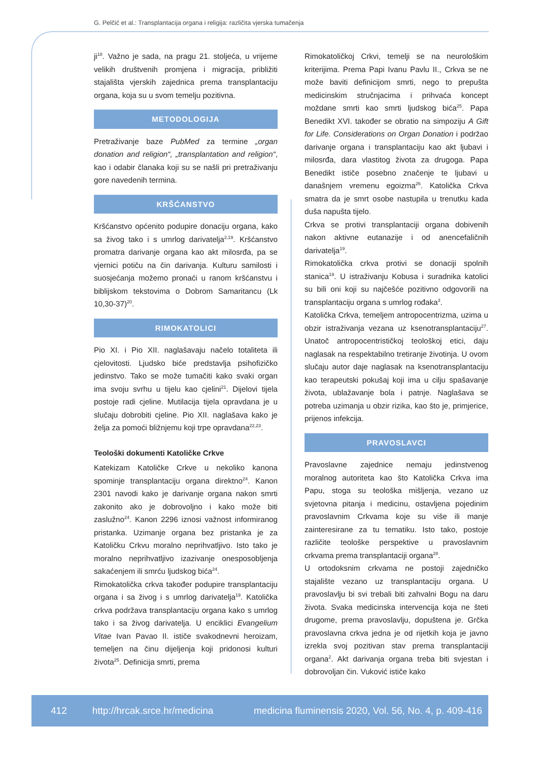G. Pelčić et al.: Transplantacija organa i religija: različita vjerska tumačenja
ji<sup>18</sup>. Važno je sada, na pragu 21. stoljeća, u vrijeme velikih društvenih promjena i migracija, približiti stajališta vjerskih zajednica prema transplantaciju organa, koja su u svom temelju pozitivna.
METODOLOGIJA
Pretraživanje baze PubMed za termine „organ donation and religion“, „transplantation and religion“, kao i odabir članaka koji su se našli pri pretraživanju gore navedenih termina.
KRŠĆANSTVO
Kršćanstvo općenito podupire donaciju organa, kako sa živog tako i s umrlog darivatelja<sup>2,19</sup>. Kršćanstvo promatra darivanje organa kao akt milosrđa, pa se vjernici potiču na čin darivanja. Kulturu samilosti i suosjećanja možemo pronaći u ranom kršćanstvu i biblijskom tekstovima o Dobrom Samaritancu (Lk 10,30-37)<sup>20</sup>.
RIMOKATOLICI
Pio XI. i Pio XII. naglašavaju načelo totaliteta ili cjelovitosti. Ljudsko biće predstavlja psihofizičko jedinstvo. Tako se može tumačiti kako svaki organ ima svoju svrhu u tijelu kao cjelini<sup>21</sup>. Dijelovi tijela postoje radi cjeline. Mutilacija tijela opravdana je u slučaju dobrobiti cjeline. Pio XII. naglašava kako je želja za pomoći bližnjemu koji trpe opravdana<sup>22,23</sup>.
Teološki dokumenti Katoličke Crkve
Katekizam Katoličke Crkve u nekoliko kanona spominje transplantaciju organa direktno<sup>24</sup>. Kanon 2301 navodi kako je darivanje organa nakon smrti zakonito ako je dobrovoljno i kako može biti zaslužno<sup>24</sup>. Kanon 2296 iznosi važnost informiranog pristanka. Uzimanje organa bez pristanka je za Katoličku Crkvu moralno neprihvatljivo. Isto tako je moralno neprihvatljivo izazivanje onesposobljenja sakaćenjem ili smrću ljudskog bića<sup>24</sup>.
Rimokatolička crkva također podupire transplantaciju organa i sa živog i s umrlog darivatelja<sup>19</sup>. Katolička crkva podržava transplantaciju organa kako s umrlog tako i sa živog darivatelja. U enciklici Evangelium Vitae Ivan Pavao II. ističe svakodnevni heroizam, temeljen na činu dijeljenja koji pridonosi kulturi života<sup>25</sup>. Definicija smrti, prema
Rimokatoličkoj Crkvi, temelji se na neurološkim kriterijima. Prema Papi Ivanu Pavlu II., Crkva se ne može baviti definicijom smrti, nego to prepušta medicinskim stručnjacima i prihvaća koncept moždane smrti kao smrti ljudskog bića<sup>25</sup>. Papa Benedikt XVI. također se obratio na simpoziju A Gift for Life. Considerations on Organ Donation i podržao darivanje organa i transplantaciju kao akt ljubavi i milosrđa, dara vlastitog života za drugoga. Papa Benedikt ističe posebno značenje te ljubavi u današnjem vremenu egoizma<sup>26</sup>. Katolička Crkva smatra da je smrt osobe nastupila u trenutku kada duša napušta tijelo.
Crkva se protivi transplantaciji organa dobivenih nakon aktivne eutanazije i od anencefaličnih darivatelja<sup>19</sup>.
Rimokatolička crkva protivi se donaciji spolnih stanica<sup>19</sup>. U istraživanju Kobusa i suradnika katolici su bili oni koji su najčešće pozitivno odgovorili na transplantaciju organa s umrlog rođaka<sup>3</sup>.
Katolička Crkva, temeljem antropocentrizma, uzima u obzir istraživanja vezana uz ksenotransplantaciju<sup>27</sup>. Unatoč antropocentrističkoj teološkoj etici, daju naglasak na respektabilno tretiranje životinja. U ovom slučaju autor daje naglasak na ksenotransplantaciju kao terapeutski pokušaj koji ima u cilju spašavanje života, ublažavanje bola i patnje. Naglašava se potreba uzimanja u obzir rizika, kao što je, primjerice, prijenos infekcija.
PRAVOSLAVCI
Pravoslavne zajednice nemaju jedinstvenog moralnog autoriteta kao što Katolička Crkva ima Papu, stoga su teološka mišljenja, vezano uz svjetovna pitanja i medicinu, ostavljena pojedinim pravoslavnim Crkvama koje su više ili manje zainteresirane za tu tematiku. Isto tako, postoje različite teološke perspektive u pravoslavnim crkvama prema transplantaciji organa<sup>28</sup>.
U ortodoksnim crkvama ne postoji zajedničko stajalište vezano uz transplantaciju organa. U pravoslavlju bi svi trebali biti zahvalni Bogu na daru života. Svaka medicinska intervencija koja ne šteti drugome, prema pravoslavlju, dopuštena je. Grčka pravoslavna crkva jedna je od rijetkih koja je javno izrekla svoj pozitivan stav prema transplantaciji organa<sup>2</sup>. Akt darivanja organa treba biti svjestan i dobrovoljan čin. Vuković ističe kako
412 http://hrcak.srce.hr/medicina medicina fluminensis 2020, Vol. 56, No. 4, p. 409-416